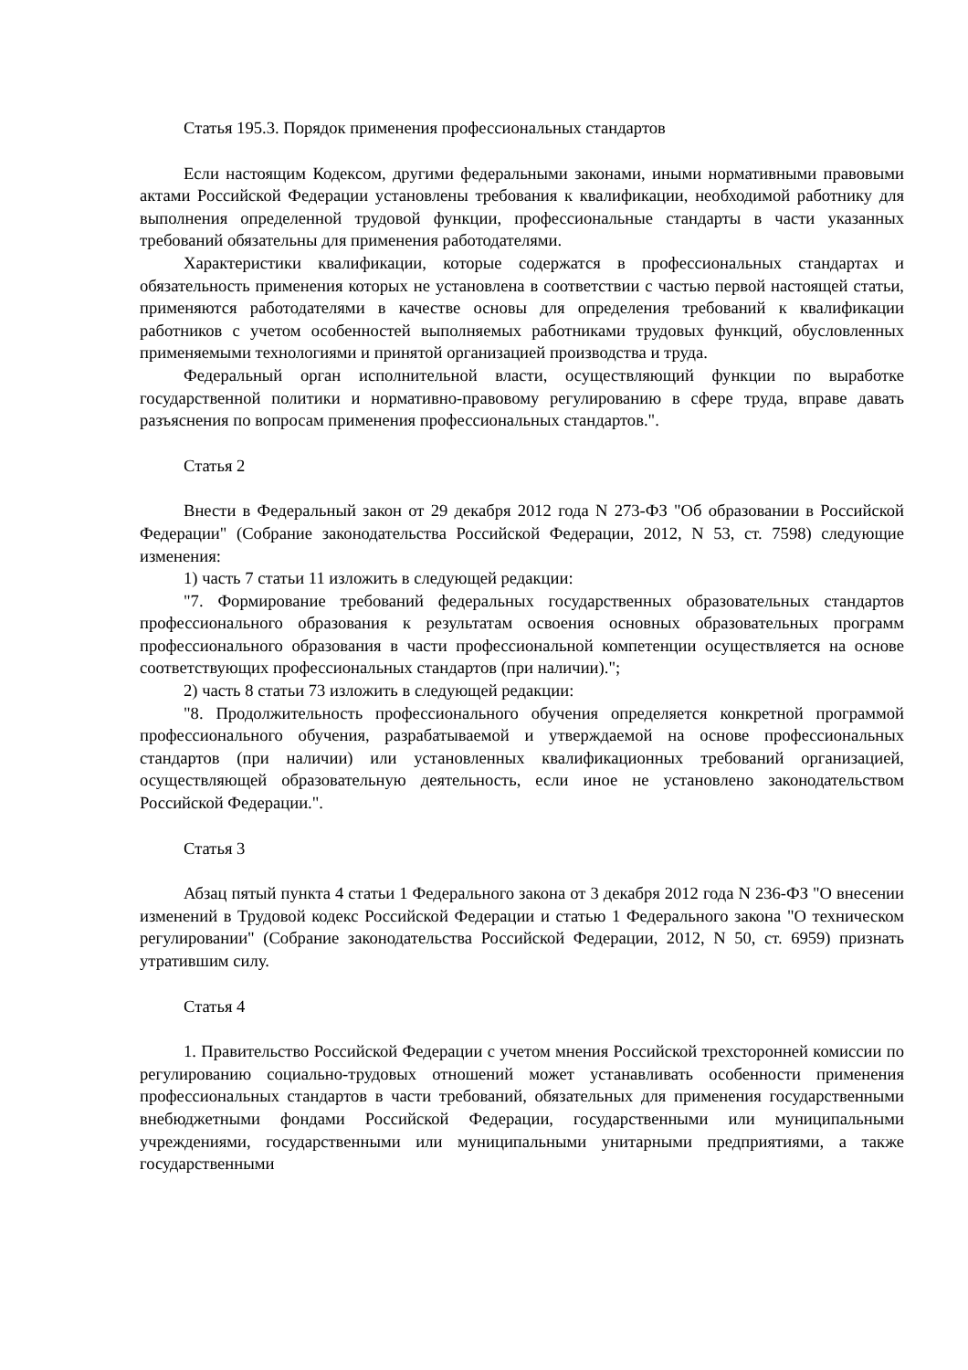Статья 195.3. Порядок применения профессиональных стандартов
Если настоящим Кодексом, другими федеральными законами, иными нормативными правовыми актами Российской Федерации установлены требования к квалификации, необходимой работнику для выполнения определенной трудовой функции, профессиональные стандарты в части указанных требований обязательны для применения работодателями.
Характеристики квалификации, которые содержатся в профессиональных стандартах и обязательность применения которых не установлена в соответствии с частью первой настоящей статьи, применяются работодателями в качестве основы для определения требований к квалификации работников с учетом особенностей выполняемых работниками трудовых функций, обусловленных применяемыми технологиями и принятой организацией производства и труда.
Федеральный орган исполнительной власти, осуществляющий функции по выработке государственной политики и нормативно-правовому регулированию в сфере труда, вправе давать разъяснения по вопросам применения профессиональных стандартов.".
Статья 2
Внести в Федеральный закон от 29 декабря 2012 года N 273-ФЗ "Об образовании в Российской Федерации" (Собрание законодательства Российской Федерации, 2012, N 53, ст. 7598) следующие изменения:
1) часть 7 статьи 11 изложить в следующей редакции:
"7. Формирование требований федеральных государственных образовательных стандартов профессионального образования к результатам освоения основных образовательных программ профессионального образования в части профессиональной компетенции осуществляется на основе соответствующих профессиональных стандартов (при наличии).";
2) часть 8 статьи 73 изложить в следующей редакции:
"8. Продолжительность профессионального обучения определяется конкретной программой профессионального обучения, разрабатываемой и утверждаемой на основе профессиональных стандартов (при наличии) или установленных квалификационных требований организацией, осуществляющей образовательную деятельность, если иное не установлено законодательством Российской Федерации.".
Статья 3
Абзац пятый пункта 4 статьи 1 Федерального закона от 3 декабря 2012 года N 236-ФЗ "О внесении изменений в Трудовой кодекс Российской Федерации и статью 1 Федерального закона "О техническом регулировании" (Собрание законодательства Российской Федерации, 2012, N 50, ст. 6959) признать утратившим силу.
Статья 4
1. Правительство Российской Федерации с учетом мнения Российской трехсторонней комиссии по регулированию социально-трудовых отношений может устанавливать особенности применения профессиональных стандартов в части требований, обязательных для применения государственными внебюджетными фондами Российской Федерации, государственными или муниципальными учреждениями, государственными или муниципальными унитарными предприятиями, а также государственными